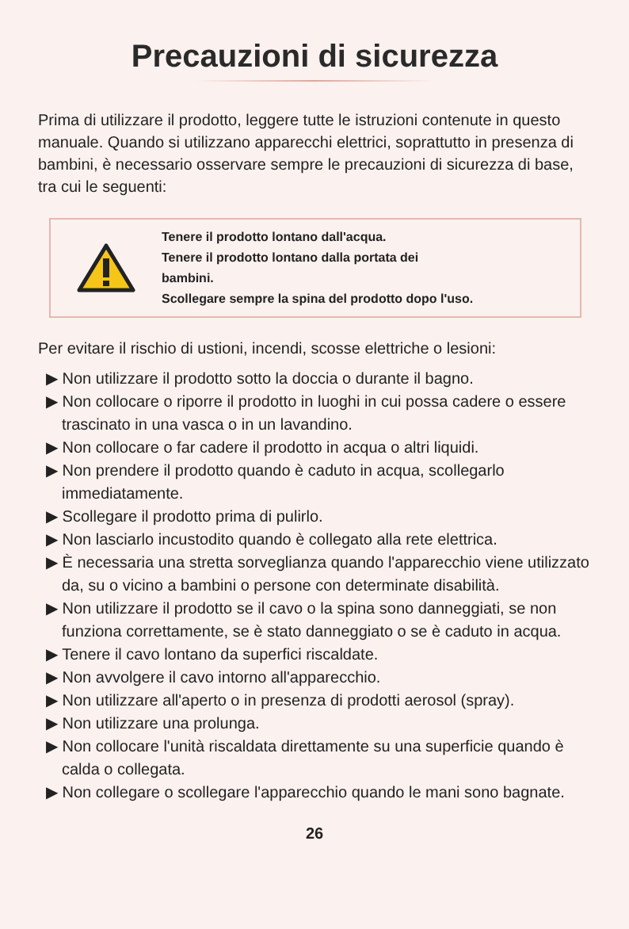Precauzioni di sicurezza
Prima di utilizzare il prodotto, leggere tutte le istruzioni contenute in questo manuale. Quando si utilizzano apparecchi elettrici, soprattutto in presenza di bambini, è necessario osservare sempre le precauzioni di sicurezza di base, tra cui le seguenti:
Tenere il prodotto lontano dall'acqua.
Tenere il prodotto lontano dalla portata dei
bambini.
Scollegare sempre la spina del prodotto dopo l'uso.
Per evitare il rischio di ustioni, incendi, scosse elettriche o lesioni:
▶ Non utilizzare il prodotto sotto la doccia o durante il bagno.
▶ Non collocare o riporre il prodotto in luoghi in cui possa cadere o essere trascinato in una vasca o in un lavandino.
▶ Non collocare o far cadere il prodotto in acqua o altri liquidi.
▶ Non prendere il prodotto quando è caduto in acqua, scollegarlo immediatamente.
▶ Scollegare il prodotto prima di pulirlo.
▶ Non lasciarlo incustodito quando è collegato alla rete elettrica.
▶ È necessaria una stretta sorveglianza quando l'apparecchio viene utilizzato da, su o vicino a bambini o persone con determinate disabilità.
▶ Non utilizzare il prodotto se il cavo o la spina sono danneggiati, se non funziona correttamente, se è stato danneggiato o se è caduto in acqua.
▶ Tenere il cavo lontano da superfici riscaldate.
▶ Non avvolgere il cavo intorno all'apparecchio.
▶ Non utilizzare all'aperto o in presenza di prodotti aerosol (spray).
▶ Non utilizzare una prolunga.
▶ Non collocare l'unità riscaldata direttamente su una superficie quando è calda o collegata.
▶ Non collegare o scollegare l'apparecchio quando le mani sono bagnate.
26